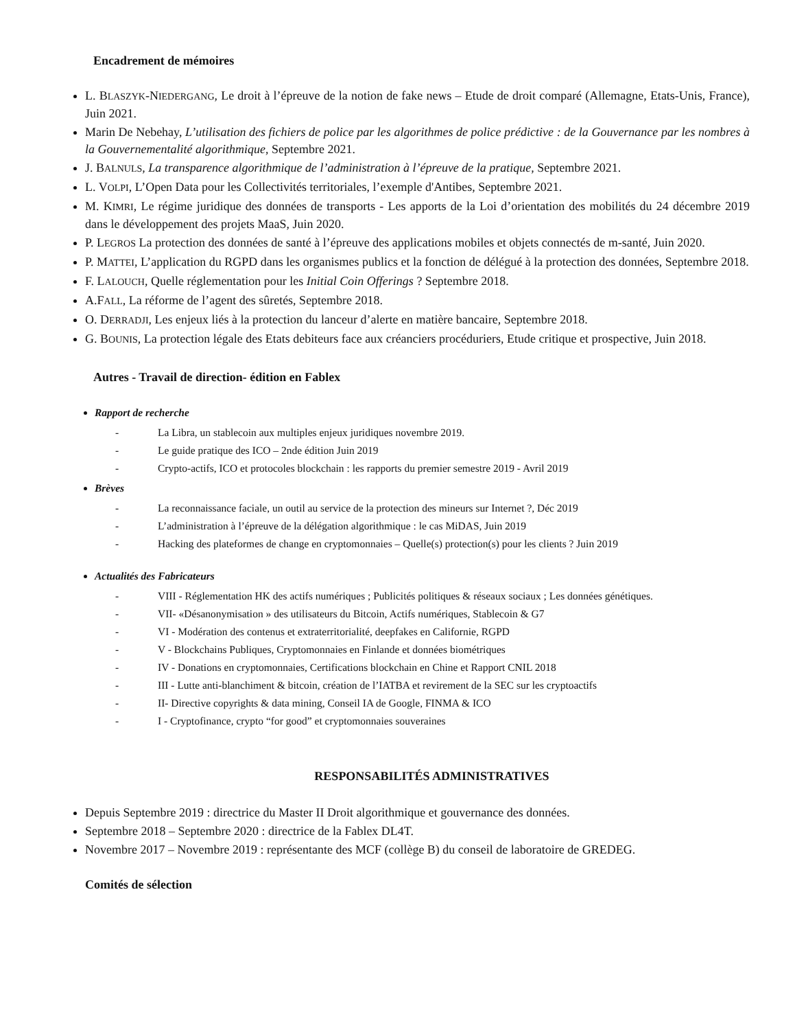Encadrement de mémoires
L. BLASZYK-NIEDERGANG, Le droit à l’épreuve de la notion de fake news – Etude de droit comparé (Allemagne, Etats-Unis, France), Juin 2021.
Marin De Nebehay, L’utilisation des fichiers de police par les algorithmes de police prédictive : de la Gouvernance par les nombres à la Gouvernementalité algorithmique, Septembre 2021.
J. BALNULS, La transparence algorithmique de l’administration à l’épreuve de la pratique, Septembre 2021.
L. VOLPI, L’Open Data pour les Collectivités territoriales, l’exemple d'Antibes, Septembre 2021.
M. KIMRI, Le régime juridique des données de transports - Les apports de la Loi d’orientation des mobilités du 24 décembre 2019 dans le développement des projets MaaS, Juin 2020.
P. LEGROS La protection des données de santé à l’épreuve des applications mobiles et objets connectés de m-santé, Juin 2020.
P. MATTEI, L’application du RGPD dans les organismes publics et la fonction de délégué à la protection des données, Septembre 2018.
F. LALOUCH, Quelle réglementation pour les Initial Coin Offerings ? Septembre 2018.
A.FALL, La réforme de l’agent des sûretés, Septembre 2018.
O. DERRADJI, Les enjeux liés à la protection du lanceur d’alerte en matière bancaire, Septembre 2018.
G. BOUNIS, La protection légale des Etats debiteurs face aux créanciers procéduriers, Etude critique et prospective, Juin 2018.
Autres - Travail de direction- édition en Fablex
Rapport de recherche
- La Libra, un stablecoin aux multiples enjeux juridiques novembre 2019.
- Le guide pratique des ICO – 2nde édition Juin 2019
- Crypto-actifs, ICO et protocoles blockchain : les rapports du premier semestre 2019 - Avril 2019
Brèves
- La reconnaissance faciale, un outil au service de la protection des mineurs sur Internet ?, Déc 2019
- L’administration à l’épreuve de la délégation algorithmique : le cas MiDAS, Juin 2019
- Hacking des plateformes de change en cryptomonnaies – Quelle(s) protection(s) pour les clients ? Juin 2019
Actualités des Fabricateurs
- VIII - Réglementation HK des actifs numériques ; Publicités politiques & réseaux sociaux ; Les données génétiques.
- VII- «Désanonymisation » des utilisateurs du Bitcoin, Actifs numériques, Stablecoin & G7
- VI - Modération des contenus et extraterritorialité, deepfakes en Californie, RGPD
- V - Blockchains Publiques, Cryptomonnaies en Finlande et données biométriques
- IV - Donations en cryptomonnaies, Certifications blockchain en Chine et Rapport CNIL 2018
- III - Lutte anti-blanchiment & bitcoin, création de l’IATBA et revirement de la SEC sur les cryptoactifs
- II- Directive copyrights & data mining, Conseil IA de Google, FINMA & ICO
- I - Cryptofinance, crypto “for good” et cryptomonnaies souveraines
RESPONSABILITÉS ADMINISTRATIVES
Depuis Septembre 2019 : directrice du Master II Droit algorithmique et gouvernance des données.
Septembre 2018 – Septembre 2020 : directrice de la Fablex DL4T.
Novembre 2017 – Novembre 2019 : représentante des MCF (collège B) du conseil de laboratoire de GREDEG.
Comités de sélection